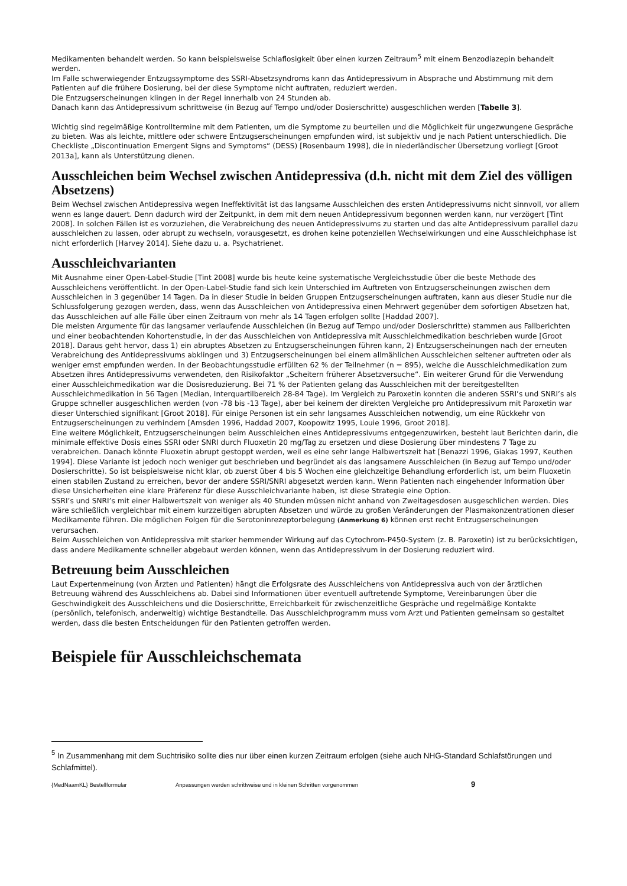Medikamenten behandelt werden. So kann beispielsweise Schlaflosigkeit über einen kurzen Zeitraum<sup>5</sup> mit einem Benzodiazepin behandelt werden.
Im Falle schwerwiegender Entzugssymptome des SSRI-Absetzsyndroms kann das Antidepressivum in Absprache und Abstimmung mit dem Patienten auf die frühere Dosierung, bei der diese Symptome nicht auftraten, reduziert werden.
Die Entzugserscheinungen klingen in der Regel innerhalb von 24 Stunden ab.
Danach kann das Antidepressivum schrittweise (in Bezug auf Tempo und/oder Dosierschritte) ausgeschlichen werden [Tabelle 3].
Wichtig sind regelmäßige Kontrolltermine mit dem Patienten, um die Symptome zu beurteilen und die Möglichkeit für ungezwungene Gespräche zu bieten. Was als leichte, mittlere oder schwere Entzugserscheinungen empfunden wird, ist subjektiv und je nach Patient unterschiedlich. Die Checkliste „Discontinuation Emergent Signs and Symptoms“ (DESS) [Rosenbaum 1998], die in niederländischer Übersetzung vorliegt [Groot 2013a], kann als Unterstützung dienen.
Ausschleichen beim Wechsel zwischen Antidepressiva (d.h. nicht mit dem Ziel des völligen Absetzens)
Beim Wechsel zwischen Antidepressiva wegen Ineffektivität ist das langsame Ausschleichen des ersten Antidepressivums nicht sinnvoll, vor allem wenn es lange dauert. Denn dadurch wird der Zeitpunkt, in dem mit dem neuen Antidepressivum begonnen werden kann, nur verzögert [Tint 2008]. In solchen Fällen ist es vorzuziehen, die Verabreichung des neuen Antidepressivums zu starten und das alte Antidepressivum parallel dazu ausschleichen zu lassen, oder abrupt zu wechseln, vorausgesetzt, es drohen keine potenziellen Wechselwirkungen und eine Ausschleichphase ist nicht erforderlich [Harvey 2014]. Siehe dazu u. a. Psychatrienet.
Ausschleichvarianten
Mit Ausnahme einer Open-Label-Studie [Tint 2008] wurde bis heute keine systematische Vergleichsstudie über die beste Methode des Ausschleichens veröffentlicht. In der Open-Label-Studie fand sich kein Unterschied im Auftreten von Entzugserscheinungen zwischen dem Ausschleichen in 3 gegenüber 14 Tagen. Da in dieser Studie in beiden Gruppen Entzugserscheinungen auftraten, kann aus dieser Studie nur die Schlussfolgerung gezogen werden, dass, wenn das Ausschleichen von Antidepressiva einen Mehrwert gegenüber dem sofortigen Absetzen hat, das Ausschleichen auf alle Fälle über einen Zeitraum von mehr als 14 Tagen erfolgen sollte [Haddad 2007].
Die meisten Argumente für das langsamer verlaufende Ausschleichen (in Bezug auf Tempo und/oder Dosierschritte) stammen aus Fallberichten und einer beobachtenden Kohortenstudie, in der das Ausschleichen von Antidepressiva mit Ausschleichmedikation beschrieben wurde [Groot 2018]. Daraus geht hervor, dass 1) ein abruptes Absetzen zu Entzugserscheinungen führen kann, 2) Entzugserscheinungen nach der erneuten Verabreichung des Antidepressivums abklingen und 3) Entzugserscheinungen bei einem allmählichen Ausschleichen seltener auftreten oder als weniger ernst empfunden werden. In der Beobachtungsstudie erfüllten 62 % der Teilnehmer (n = 895), welche die Ausschleichmedikation zum Absetzen ihres Antidepressivums verwendeten, den Risikofaktor „Scheitern früherer Absetzversuche“. Ein weiterer Grund für die Verwendung einer Ausschleichmedikation war die Dosisreduzierung. Bei 71 % der Patienten gelang das Ausschleichen mit der bereitgestellten Ausschleichmedikation in 56 Tagen (Median, Interquartilbereich 28-84 Tage). Im Vergleich zu Paroxetin konnten die anderen SSRI’s und SNRI’s als Gruppe schneller ausgeschlichen werden (von -78 bis -13 Tage), aber bei keinem der direkten Vergleiche pro Antidepressivum mit Paroxetin war dieser Unterschied signifikant [Groot 2018]. Für einige Personen ist ein sehr langsames Ausschleichen notwendig, um eine Rückkehr von Entzugserscheinungen zu verhindern [Amsden 1996, Haddad 2007, Koopowitz 1995, Louie 1996, Groot 2018].
Eine weitere Möglichkeit, Entzugserscheinungen beim Ausschleichen eines Antidepressivums entgegenzuwirken, besteht laut Berichten darin, die minimale effektive Dosis eines SSRI oder SNRI durch Fluoxetin 20 mg/Tag zu ersetzen und diese Dosierung über mindestens 7 Tage zu verabreichen. Danach könnte Fluoxetin abrupt gestoppt werden, weil es eine sehr lange Halbwertszeit hat [Benazzi 1996, Giakas 1997, Keuthen 1994]. Diese Variante ist jedoch noch weniger gut beschrieben und begründet als das langsamere Ausschleichen (in Bezug auf Tempo und/oder Dosierschritte). So ist beispielsweise nicht klar, ob zuerst über 4 bis 5 Wochen eine gleichzeitige Behandlung erforderlich ist, um beim Fluoxetin einen stabilen Zustand zu erreichen, bevor der andere SSRI/SNRI abgesetzt werden kann. Wenn Patienten nach eingehender Information über diese Unsicherheiten eine klare Präferenz für diese Ausschleichvariante haben, ist diese Strategie eine Option.
SSRI’s und SNRI’s mit einer Halbwertszeit von weniger als 40 Stunden müssen nicht anhand von Zweitagesdosen ausgeschlichen werden. Dies wäre schließlich vergleichbar mit einem kurzzeitigen abrupten Absetzen und würde zu großen Veränderungen der Plasmakonzentrationen dieser Medikamente führen. Die möglichen Folgen für die Serotoninrezeptorbelegung (Anmerkung 6) können erst recht Entzugserscheinungen verursachen.
Beim Ausschleichen von Antidepressiva mit starker hemmender Wirkung auf das Cytochrom-P450-System (z. B. Paroxetin) ist zu berücksichtigen, dass andere Medikamente schneller abgebaut werden können, wenn das Antidepressivum in der Dosierung reduziert wird.
Betreuung beim Ausschleichen
Laut Expertenmeinung (von Ärzten und Patienten) hängt die Erfolgsrate des Ausschleichens von Antidepressiva auch von der ärztlichen Betreuung während des Ausschleichens ab. Dabei sind Informationen über eventuell auftretende Symptome, Vereinbarungen über die Geschwindigkeit des Ausschleichens und die Dosierschritte, Erreichbarkeit für zwischenzeitliche Gespräche und regelmäßige Kontakte (persönlich, telefonisch, anderweitig) wichtige Bestandteile. Das Ausschleichprogramm muss vom Arzt und Patienten gemeinsam so gestaltet werden, dass die besten Entscheidungen für den Patienten getroffen werden.
Beispiele für Ausschleichschemata
<sup>5</sup> In Zusammenhang mit dem Suchtrisiko sollte dies nur über einen kurzen Zeitraum erfolgen (siehe auch NHG-Standard Schlafstörungen und Schlafmittel).
{MedNaamKL} Bestellformular Anpassungen werden schrittweise und in kleinen Schritten vorgenommen 9